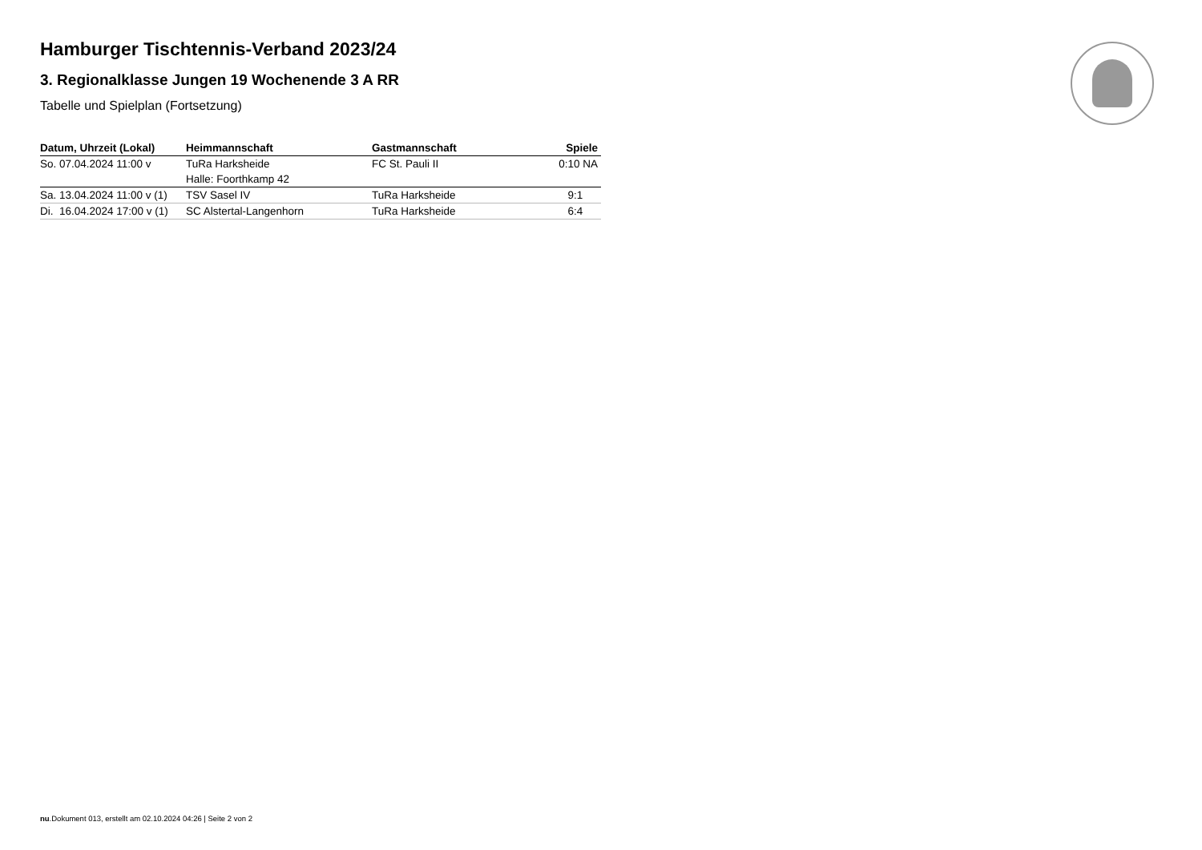Hamburger Tischtennis-Verband 2023/24
3. Regionalklasse Jungen 19 Wochenende 3 A RR
Tabelle und Spielplan (Fortsetzung)
| Datum, Uhrzeit (Lokal) | Heimmannschaft | Gastmannschaft | Spiele |
| --- | --- | --- | --- |
| So. 07.04.2024 11:00 v | TuRa Harksheide | FC St. Pauli II | 0:10 NA |
| | Halle: Foorthkamp 42 | | |
| Sa. 13.04.2024 11:00 v (1) | TSV Sasel IV | TuRa Harksheide | 9:1 |
| Di. 16.04.2024 17:00 v (1) | SC Alstertal-Langenhorn | TuRa Harksheide | 6:4 |
nu.Dokument 013, erstellt am 02.10.2024 04:26 | Seite 2 von 2